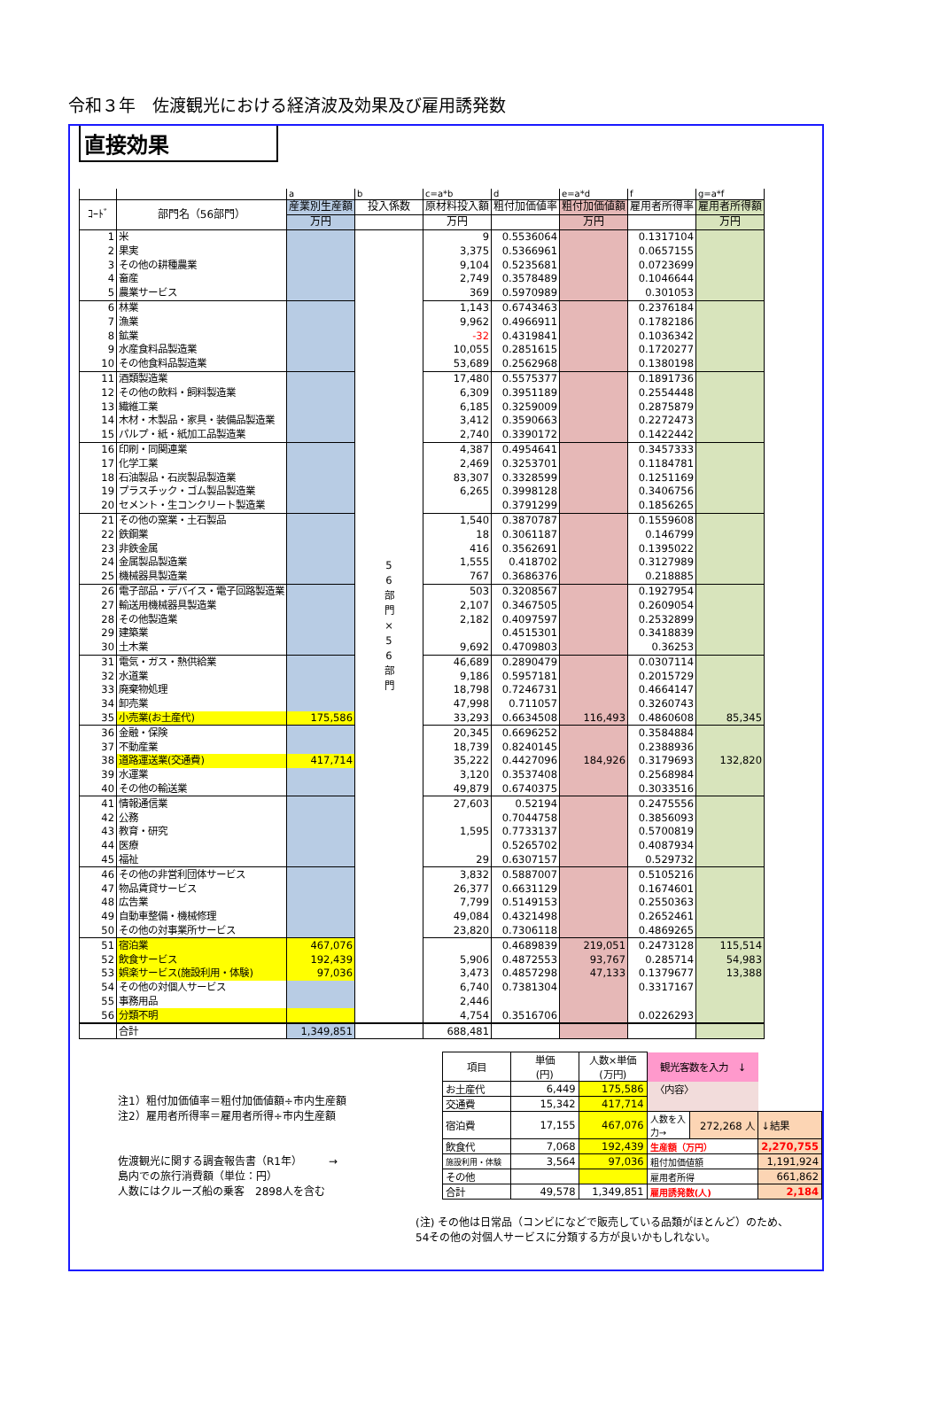令和３年　佐渡観光における経済波及効果及び雇用誘発数
直接効果
| | | a | b | c=a*b | d | e=a*d | f | g=a*f |
| ｺｰﾄﾞ | 部門名（56部門） | 産業別生産額 | 投入係数 | 原材料投入額 | 粗付加価値率 | 粗付加価値額 | 雇用者所得率 | 雇用者所得額 |
| | | 万円 | | 万円 | | 万円 | | 万円 |
| 1 | 米 | | 5 6 部 門 × 5 6 部 門 | 9 | 0.5536064 | | 0.1317104 | |
| 2 | 果実 | | | 3,375 | 0.5366961 | | 0.0657155 | |
| 3 | その他の耕種農業 | | | 9,104 | 0.5235681 | | 0.0723699 | |
| 4 | 畜産 | | | 2,749 | 0.3578489 | | 0.1046644 | |
| 5 | 農業サービス | | | 369 | 0.5970989 | | 0.301053 | |
| 6 | 林業 | | | 1,143 | 0.6743463 | | 0.2376184 | |
| 7 | 漁業 | | | 9,962 | 0.4966911 | | 0.1782186 | |
| 8 | 鉱業 | | | -32 | 0.4319841 | | 0.1036342 | |
| 9 | 水産食料品製造業 | | | 10,055 | 0.2851615 | | 0.1720277 | |
| 10 | その他食料品製造業 | | | 53,689 | 0.2562968 | | 0.1380198 | |
| 11 | 酒類製造業 | | | 17,480 | 0.5575377 | | 0.1891736 | |
| 12 | その他の飲料・飼料製造業 | | | 6,309 | 0.3951189 | | 0.2554448 | |
| 13 | 繊維工業 | | | 6,185 | 0.3259009 | | 0.2875879 | |
| 14 | 木材・木製品・家具・装備品製造業 | | | 3,412 | 0.3590663 | | 0.2272473 | |
| 15 | パルプ・紙・紙加工品製造業 | | | 2,740 | 0.3390172 | | 0.1422442 | |
| 16 | 印刷・同関連業 | | | 4,387 | 0.4954641 | | 0.3457333 | |
| 17 | 化学工業 | | | 2,469 | 0.3253701 | | 0.1184781 | |
| 18 | 石油製品・石炭製品製造業 | | | 83,307 | 0.3328599 | | 0.1251169 | |
| 19 | プラスチック・ゴム製品製造業 | | | 6,265 | 0.3998128 | | 0.3406756 | |
| 20 | セメント・生コンクリート製造業 | | | | 0.3791299 | | 0.1856265 | |
| 21 | その他の窯業・土石製品 | | | 1,540 | 0.3870787 | | 0.1559608 | |
| 22 | 鉄鋼業 | | | 18 | 0.3061187 | | 0.146799 | |
| 23 | 非鉄金属 | | | 416 | 0.3562691 | | 0.1395022 | |
| 24 | 金属製品製造業 | | | 1,555 | 0.418702 | | 0.3127989 | |
| 25 | 機械器具製造業 | | | 767 | 0.3686376 | | 0.218885 | |
| 26 | 電子部品・デバイス・電子回路製造業 | | | 503 | 0.3208567 | | 0.1927954 | |
| 27 | 輸送用機械器具製造業 | | | 2,107 | 0.3467505 | | 0.2609054 | |
| 28 | その他製造業 | | | 2,182 | 0.4097597 | | 0.2532899 | |
| 29 | 建築業 | | | | 0.4515301 | | 0.3418839 | |
| 30 | 土木業 | | | 9,692 | 0.4709803 | | 0.36253 | |
| 31 | 電気・ガス・熱供給業 | | | 46,689 | 0.2890479 | | 0.0307114 | |
| 32 | 水道業 | | | 9,186 | 0.5957181 | | 0.2015729 | |
| 33 | 廃棄物処理 | | | 18,798 | 0.7246731 | | 0.4664147 | |
| 34 | 卸売業 | | | 47,998 | 0.711057 | | 0.3260743 | |
| 35 | 小売業(お土産代) | 175,586 | | 33,293 | 0.6634508 | 116,493 | 0.4860608 | 85,345 |
| 36 | 金融・保険 | | | 20,345 | 0.6696252 | | 0.3584884 | |
| 37 | 不動産業 | | | 18,739 | 0.8240145 | | 0.2388936 | |
| 38 | 道路運送業(交通費) | 417,714 | | 35,222 | 0.4427096 | 184,926 | 0.3179693 | 132,820 |
| 39 | 水運業 | | | 3,120 | 0.3537408 | | 0.2568984 | |
| 40 | その他の輸送業 | | | 49,879 | 0.6740375 | | 0.3033516 | |
| 41 | 情報通信業 | | | 27,603 | 0.52194 | | 0.2475556 | |
| 42 | 公務 | | | | 0.7044758 | | 0.3856093 | |
| 43 | 教育・研究 | | | 1,595 | 0.7733137 | | 0.5700819 | |
| 44 | 医療 | | | | 0.5265702 | | 0.4087934 | |
| 45 | 福祉 | | | 29 | 0.6307157 | | 0.529732 | |
| 46 | その他の非営利団体サービス | | | 3,832 | 0.5887007 | | 0.5105216 | |
| 47 | 物品賃貸サービス | | | 26,377 | 0.6631129 | | 0.1674601 | |
| 48 | 広告業 | | | 7,799 | 0.5149153 | | 0.2550363 | |
| 49 | 自動車整備・機械修理 | | | 49,084 | 0.4321498 | | 0.2652461 | |
| 50 | その他の対事業所サービス | | | 23,820 | 0.7306118 | | 0.4869265 | |
| 51 | 宿泊業 | 467,076 | | | 0.4689839 | 219,051 | 0.2473128 | 115,514 |
| 52 | 飲食サービス | 192,439 | | 5,906 | 0.4872553 | 93,767 | 0.285714 | 54,983 |
| 53 | 娯楽サービス(施設利用・体験) | 97,036 | | 3,473 | 0.4857298 | 47,133 | 0.1379677 | 13,388 |
| 54 | その他の対個人サービス | | | 6,740 | 0.7381304 | | 0.3317167 | |
| 55 | 事務用品 | | | 2,446 | | | | |
| 56 | 分類不明 | | | 4,754 | 0.3516706 | | 0.0226293 | |
| | 合計 | 1,349,851 | | 688,481 | | | | |
注1）粗付加価値率＝粗付加価値額÷市内生産額
注2）雇用者所得率＝雇用者所得÷市内生産額
佐渡観光に関する調査報告書（R1年）　　　→
島内での旅行消費額（単位：円）
人数にはクルーズ船の乗客　2898人を含む
| 項目 | 単価 (円) | 人数×単価 (万円) | 観光客数を入力 ↓ | | |
| お土産代 | 6,449 | 175,586 | 〈内容〉 | | |
| 交通費 | 15,342 | 417,714 | | | |
| 宿泊費 | 17,155 | 467,076 | 人数を入力→ | 272,268 人 | ↓結果 |
| 飲食代 | 7,068 | 192,439 | 生産額（万円） | | 2,270,755 |
| 施設利用・体験 | 3,564 | 97,036 | 粗付加価値額 | | 1,191,924 |
| その他 | | | 雇用者所得 | | 661,862 |
| 合計 | 49,578 | 1,349,851 | 雇用誘発数(人) | | 2,184 |
(注) その他は日常品（コンビになどで販売している品類がほとんど）のため、
54その他の対個人サービスに分類する方が良いかもしれない。